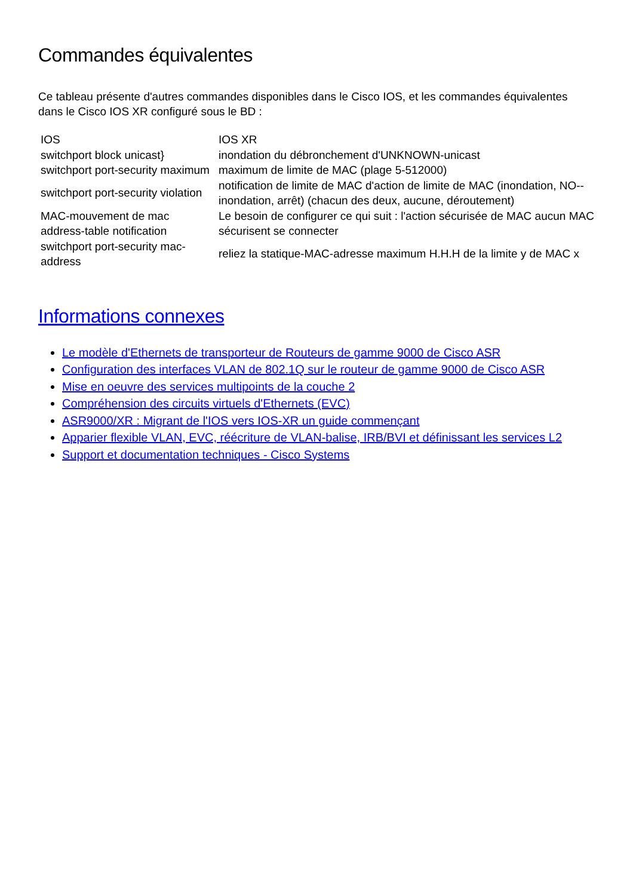Commandes équivalentes
Ce tableau présente d'autres commandes disponibles dans le Cisco IOS, et les commandes équivalentes dans le Cisco IOS XR configuré sous le BD :
| IOS | IOS XR |
| --- | --- |
| switchport block unicast} | inondation du débronchement d'UNKNOWN-unicast |
| switchport port-security maximum | maximum de limite de MAC (plage 5-512000) |
| switchport port-security violation | notification de limite de MAC d'action de limite de MAC (inondation, NO--inondation, arrêt) (chacun des deux, aucune, déroutement) |
| MAC-mouvement de mac address-table notification | Le besoin de configurer ce qui suit : l'action sécurisée de MAC aucun MAC sécurisent se connecter |
| switchport port-security mac-address | reliez la statique-MAC-adresse maximum H.H.H de la limite y de MAC x |
Informations connexes
Le modèle d'Ethernets de transporteur de Routeurs de gamme 9000 de Cisco ASR
Configuration des interfaces VLAN de 802.1Q sur le routeur de gamme 9000 de Cisco ASR
Mise en oeuvre des services multipoints de la couche 2
Compréhension des circuits virtuels d'Ethernets (EVC)
ASR9000/XR : Migrant de l'IOS vers IOS-XR un guide commençant
Apparier flexible VLAN, EVC, réécriture de VLAN-balise, IRB/BVI et définissant les services L2
Support et documentation techniques - Cisco Systems